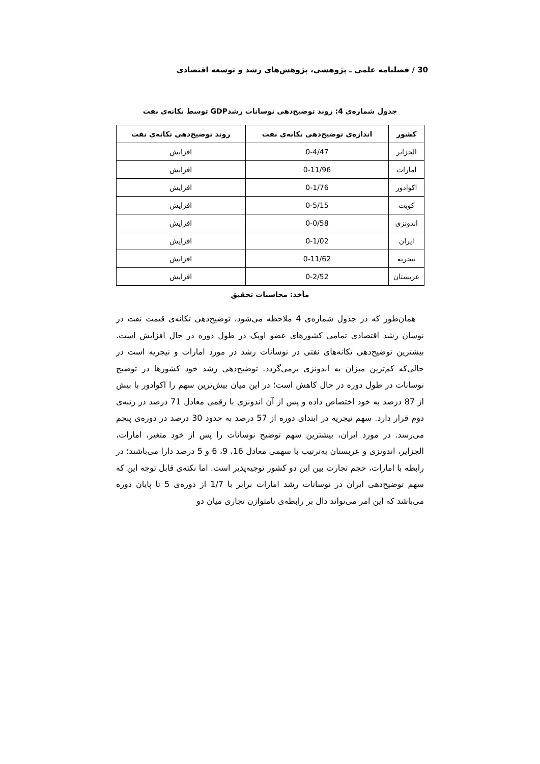30 / فصلنامه علمی ـ پژوهشی، پژوهش‌های رشد و توسعه اقتصادی
جدول شماره‌ی 4: روند توضیح‌دهی نوسانات رشدGDP توسط تکانه‌ی نفت
| کشور | اندازه‌ی توضیح‌دهی تکانه‌ی نفت | روند توضیح‌دهی تکانه‌ی نفت |
| --- | --- | --- |
| الجزایر | 0-4/47 | افزایش |
| امارات | 0-11/96 | افزایش |
| اکوادور | 0-1/76 | افزایش |
| کویت | 0-5/15 | افزایش |
| اندونزی | 0-0/58 | افزایش |
| ایران | 0-1/02 | افزایش |
| نیجریه | 0-11/62 | افزایش |
| عربستان | 0-2/52 | افزایش |
مأخذ: محاسبات تحقیق
 همان‌طور که در جدول شماره‌ی 4 ملاحظه می‌شود، توضیح‌دهی تکانه‌ی قیمت نفت در نوسان رشد اقتصادی تمامی کشورهای عضو اوپک در طول دوره در حال افزایش است. بیشترین توضیح‌دهی تکانه‌های نفتی در نوسانات رشد در مورد امارات و نیجریه است در حالی‌که کم‌ترین میزان به اندونزی برمی‌گردد. توضیح‌دهی رشد خود کشورها در توضیح نوسانات در طول دوره در حال کاهش است؛ در این میان بیش‌ترین سهم را اکوادور با بیش از 87 درصد به خود اختصاص داده و پس از آن اندونزی با رقمی معادل 71 درصد در رتبه‌ی دوم قرار دارد. سهم نیجریه در ابتدای دوره از 57 درصد به حدود 30 درصد در دوره‌ی پنجم می‌رسد. در مورد ایران، بیشترین سهم توضیح نوسانات را پس از خود متغیر، امارات، الجزایر، اندونزی و عربستان به‌ترتیب با سهمی معادل 16، 9، 6 و 5 درصد دارا می‌باشند؛ در رابطه با امارات، حجم تجارت بین این دو کشور توجیه‌پذیر است. اما نکته‌ی قابل توجه این که سهم توضیح‌دهی ایران در نوسانات رشد امارات برابر با 1/7 از دوره‌ی 5 تا پایان دوره می‌باشد که این امر می‌تواند دال بر رابطه‌ی نامتوازن تجاری میان دو